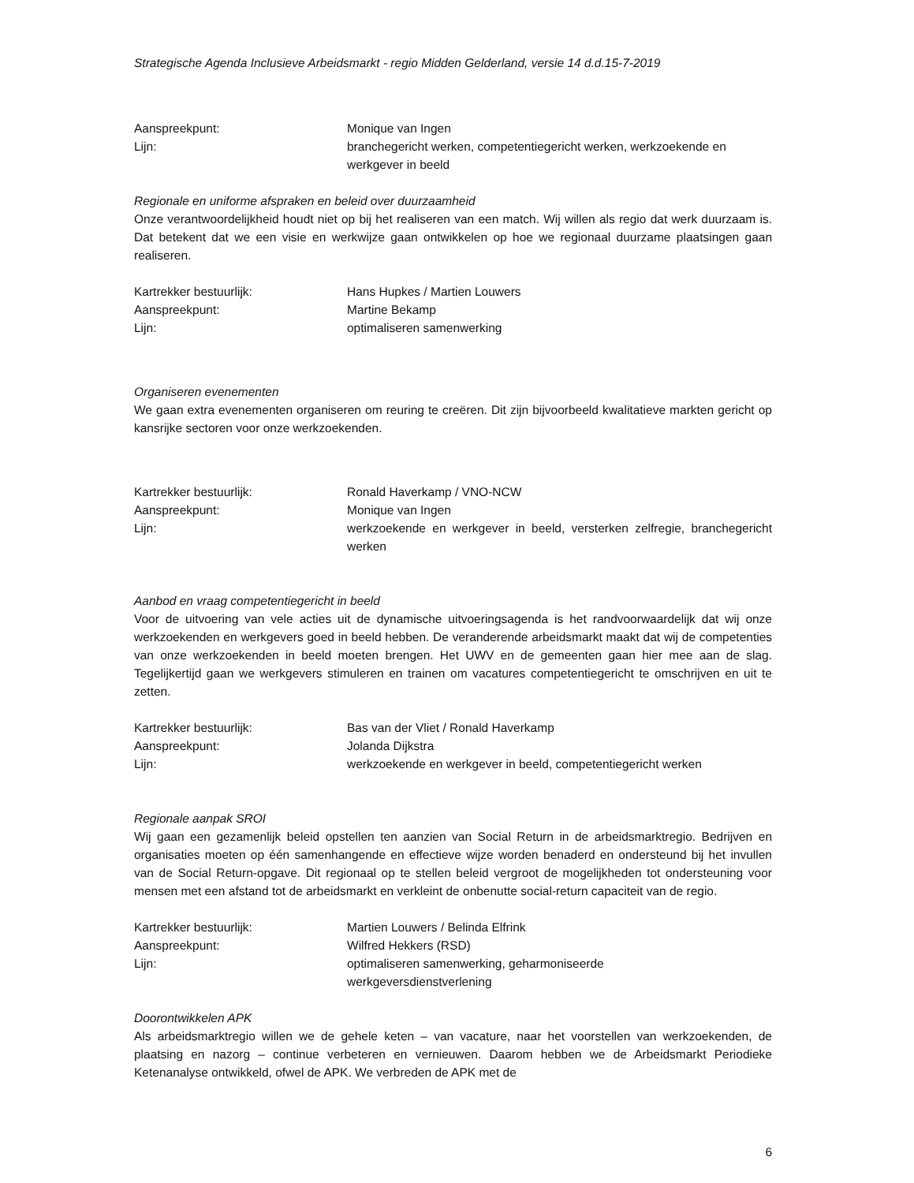Strategische Agenda Inclusieve Arbeidsmarkt - regio Midden Gelderland, versie 14 d.d.15-7-2019
Aanspreekpunt: Monique van Ingen
Lijn: branchegericht werken, competentiegericht werken, werkzoekende en werkgever in beeld
Regionale en uniforme afspraken en beleid over duurzaamheid
Onze verantwoordelijkheid houdt niet op bij het realiseren van een match. Wij willen als regio dat werk duurzaam is. Dat betekent dat we een visie en werkwijze gaan ontwikkelen op hoe we regionaal duurzame plaatsingen gaan realiseren.
Kartrekker bestuurlijk: Hans Hupkes / Martien Louwers
Aanspreekpunt: Martine Bekamp
Lijn: optimaliseren samenwerking
Organiseren evenementen
We gaan extra evenementen organiseren om reuring te creëren. Dit zijn bijvoorbeeld kwalitatieve markten gericht op kansrijke sectoren voor onze werkzoekenden.
Kartrekker bestuurlijk: Ronald Haverkamp / VNO-NCW
Aanspreekpunt: Monique van Ingen
Lijn: werkzoekende en werkgever in beeld, versterken zelfregie, branchegericht werken
Aanbod en vraag competentiegericht in beeld
Voor de uitvoering van vele acties uit de dynamische uitvoeringsagenda is het randvoorwaardelijk dat wij onze werkzoekenden en werkgevers goed in beeld hebben. De veranderende arbeidsmarkt maakt dat wij de competenties van onze werkzoekenden in beeld moeten brengen. Het UWV en de gemeenten gaan hier mee aan de slag. Tegelijkertijd gaan we werkgevers stimuleren en trainen om vacatures competentiegericht te omschrijven en uit te zetten.
Kartrekker bestuurlijk: Bas van der Vliet / Ronald Haverkamp
Aanspreekpunt: Jolanda Dijkstra
Lijn: werkzoekende en werkgever in beeld, competentiegericht werken
Regionale aanpak SROI
Wij gaan een gezamenlijk beleid opstellen ten aanzien van Social Return in de arbeidsmarktregio. Bedrijven en organisaties moeten op één samenhangende en effectieve wijze worden benaderd en ondersteund bij het invullen van de Social Return-opgave. Dit regionaal op te stellen beleid vergroot de mogelijkheden tot ondersteuning voor mensen met een afstand tot de arbeidsmarkt en verkleint de onbenutte social-return capaciteit van de regio.
Kartrekker bestuurlijk: Martien Louwers / Belinda Elfrink
Aanspreekpunt: Wilfred Hekkers (RSD)
Lijn: optimaliseren samenwerking, geharmoniseerde
werkgeversdienstverlening
Doorontwikkelen APK
Als arbeidsmarktregio willen we de gehele keten – van vacature, naar het voorstellen van werkzoekenden, de plaatsing en nazorg – continue verbeteren en vernieuwen. Daarom hebben we de Arbeidsmarkt Periodieke Ketenanalyse ontwikkeld, ofwel de APK. We verbreden de APK met de
6